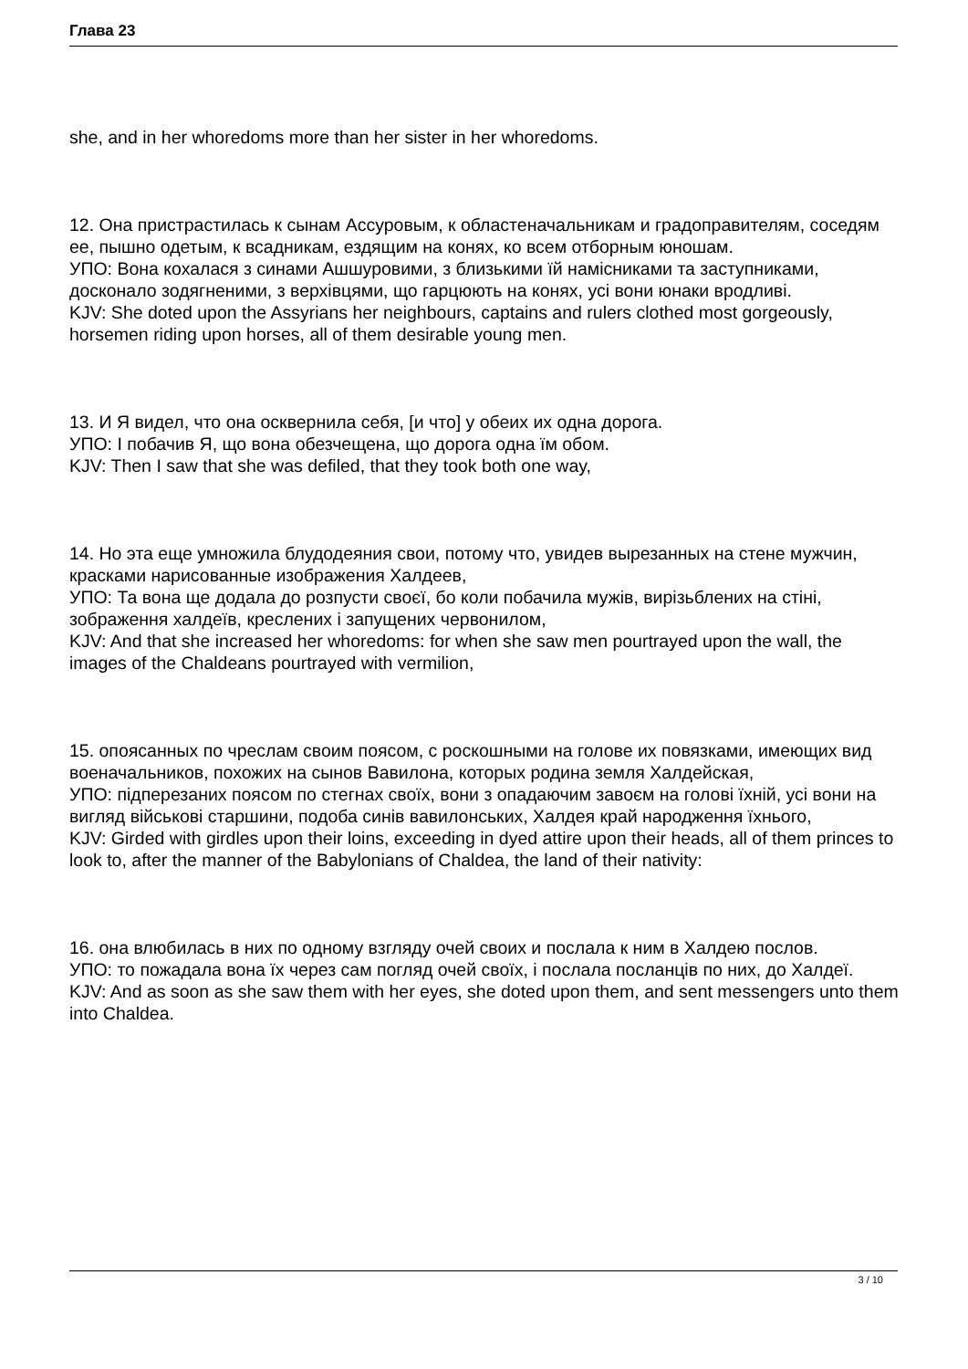Глава 23
she, and in her whoredoms more than her sister in her whoredoms.
12. Она пристрастилась к сынам Ассуровым, к областеначальникам и градоправителям, соседям ее, пышно одетым, к всадникам, ездящим на конях, ко всем отборным юношам.
УПО: Вона кохалася з синами Ашшуровими, з близькими їй намісниками та заступниками, досконало зодягненими, з верхівцями, що гарцюють на конях, усі вони юнаки вродливі.
KJV: She doted upon the Assyrians her neighbours, captains and rulers clothed most gorgeously, horsemen riding upon horses, all of them desirable young men.
13. И Я видел, что она осквернила себя, [и что] у обеих их одна дорога.
УПО: І побачив Я, що вона обезчещена, що дорога одна їм обом.
KJV: Then I saw that she was defiled, that they took both one way,
14. Но эта еще умножила блудодеяния свои, потому что, увидев вырезанных на стене мужчин, красками нарисованные изображения Халдеев,
УПО: Та вона ще додала до розпусти своєї, бо коли побачила мужів, вирізьблених на стіні, зображення халдеїв, креслених і запущених червонилом,
KJV: And that she increased her whoredoms: for when she saw men pourtrayed upon the wall, the images of the Chaldeans pourtrayed with vermilion,
15. опоясанных по чреслам своим поясом, с роскошными на голове их повязками, имеющих вид военачальников, похожих на сынов Вавилона, которых родина земля Халдейская,
УПО: підперезаних поясом по стегнах своїх, вони з опадаючим завоєм на голові їхній, усі вони на вигляд військові старшини, подоба синів вавилонських, Халдея край народження їхнього,
KJV: Girded with girdles upon their loins, exceeding in dyed attire upon their heads, all of them princes to look to, after the manner of the Babylonians of Chaldea, the land of their nativity:
16. она влюбилась в них по одному взгляду очей своих и послала к ним в Халдею послов.
УПО: то пожадала вона їх через сам погляд очей своїх, і послала посланців по них, до Халдеї.
KJV: And as soon as she saw them with her eyes, she doted upon them, and sent messengers unto them into Chaldea.
3 / 10